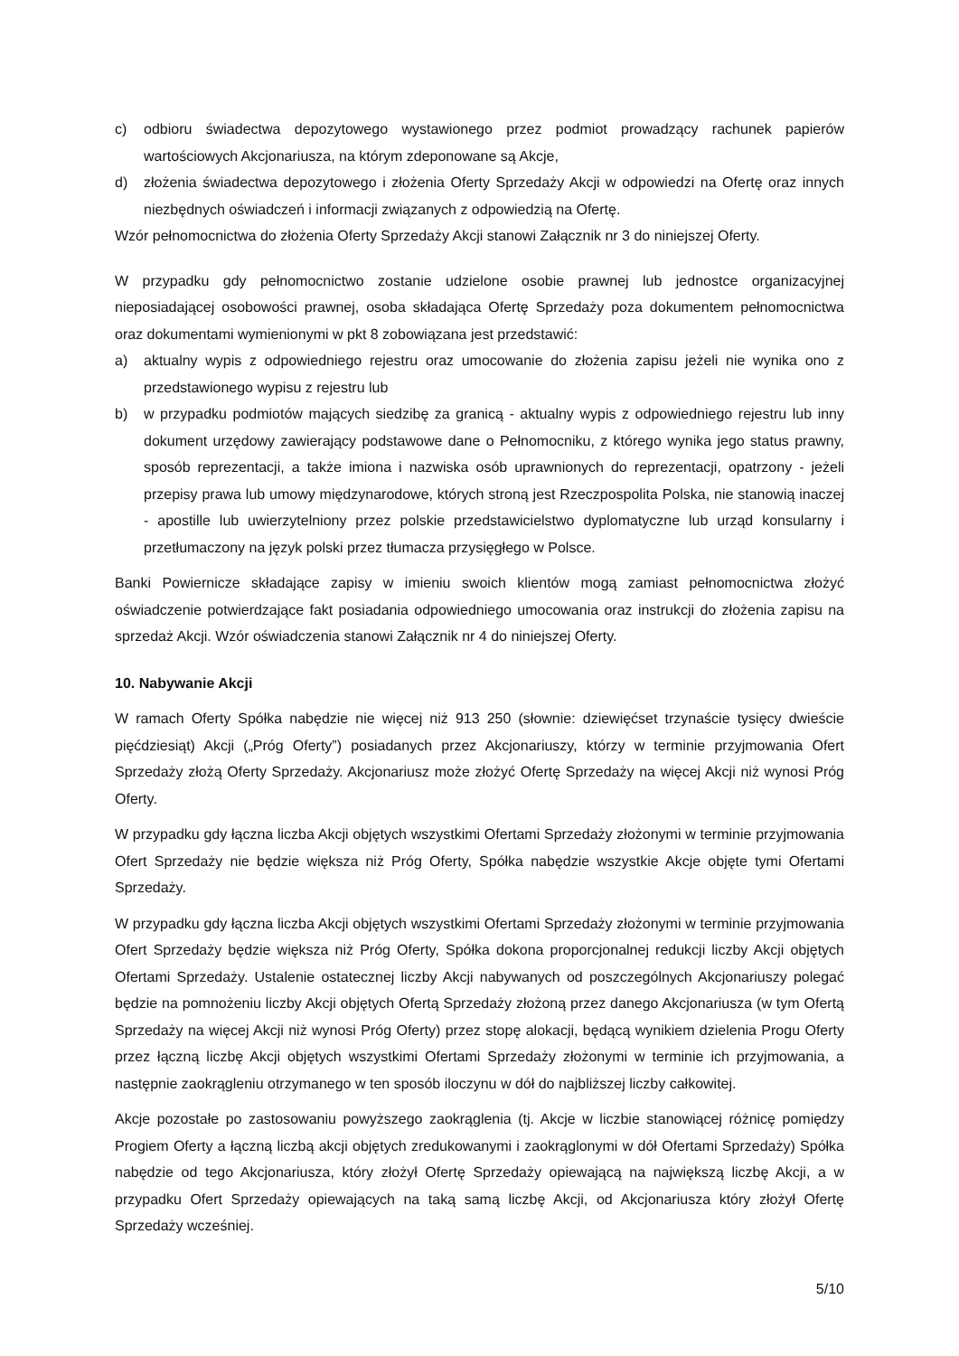c) odbioru świadectwa depozytowego wystawionego przez podmiot prowadzący rachunek papierów wartościowych Akcjonariusza, na którym zdeponowane są Akcje,
d) złożenia świadectwa depozytowego i złożenia Oferty Sprzedaży Akcji w odpowiedzi na Ofertę oraz innych niezbędnych oświadczeń i informacji związanych z odpowiedzią na Ofertę.
Wzór pełnomocnictwa do złożenia Oferty Sprzedaży Akcji stanowi Załącznik nr 3 do niniejszej Oferty.
W przypadku gdy pełnomocnictwo zostanie udzielone osobie prawnej lub jednostce organizacyjnej nieposiadającej osobowości prawnej, osoba składająca Ofertę Sprzedaży poza dokumentem pełnomocnictwa oraz dokumentami wymienionymi w pkt 8 zobowiązana jest przedstawić:
a) aktualny wypis z odpowiedniego rejestru oraz umocowanie do złożenia zapisu jeżeli nie wynika ono z przedstawionego wypisu z rejestru lub
b) w przypadku podmiotów mających siedzibę za granicą - aktualny wypis z odpowiedniego rejestru lub inny dokument urzędowy zawierający podstawowe dane o Pełnomocniku, z którego wynika jego status prawny, sposób reprezentacji, a także imiona i nazwiska osób uprawnionych do reprezentacji, opatrzony - jeżeli przepisy prawa lub umowy międzynarodowe, których stroną jest Rzeczpospolita Polska, nie stanowią inaczej - apostille lub uwierzytelniony przez polskie przedstawicielstwo dyplomatyczne lub urząd konsularny i przetłumaczony na język polski przez tłumacza przysięgłego w Polsce.
Banki Powiernicze składające zapisy w imieniu swoich klientów mogą zamiast pełnomocnictwa złożyć oświadczenie potwierdzające fakt posiadania odpowiedniego umocowania oraz instrukcji do złożenia zapisu na sprzedaż Akcji. Wzór oświadczenia stanowi Załącznik nr 4 do niniejszej Oferty.
10. Nabywanie Akcji
W ramach Oferty Spółka nabędzie nie więcej niż 913 250 (słownie: dziewięćset trzynaście tysięcy dwieście pięćdziesiąt) Akcji („Próg Oferty”) posiadanych przez Akcjonariuszy, którzy w terminie przyjmowania Ofert Sprzedaży złożą Oferty Sprzedaży. Akcjonariusz może złożyć Ofertę Sprzedaży na więcej Akcji niż wynosi Próg Oferty.
W przypadku gdy łączna liczba Akcji objętych wszystkimi Ofertami Sprzedaży złożonymi w terminie przyjmowania Ofert Sprzedaży nie będzie większa niż Próg Oferty, Spółka nabędzie wszystkie Akcje objęte tymi Ofertami Sprzedaży.
W przypadku gdy łączna liczba Akcji objętych wszystkimi Ofertami Sprzedaży złożonymi w terminie przyjmowania Ofert Sprzedaży będzie większa niż Próg Oferty, Spółka dokona proporcjonalnej redukcji liczby Akcji objętych Ofertami Sprzedaży. Ustalenie ostatecznej liczby Akcji nabywanych od poszczególnych Akcjonariuszy polegać będzie na pomnożeniu liczby Akcji objętych Ofertą Sprzedaży złożoną przez danego Akcjonariusza (w tym Ofertą Sprzedaży na więcej Akcji niż wynosi Próg Oferty) przez stopę alokacji, będącą wynikiem dzielenia Progu Oferty przez łączną liczbę Akcji objętych wszystkimi Ofertami Sprzedaży złożonymi w terminie ich przyjmowania, a następnie zaokrągleniu otrzymanego w ten sposób iloczynu w dół do najbliższej liczby całkowitej.
Akcje pozostałe po zastosowaniu powyższego zaokrąglenia (tj. Akcje w liczbie stanowiącej różnicę pomiędzy Progiem Oferty a łączną liczbą akcji objętych zredukowanymi i zaokrąglonymi w dół Ofertami Sprzedaży) Spółka nabędzie od tego Akcjonariusza, który złożył Ofertę Sprzedaży opiewającą na największą liczbę Akcji, a w przypadku Ofert Sprzedaży opiewających na taką samą liczbę Akcji, od Akcjonariusza który złożył Ofertę Sprzedaży wcześniej.
5/10